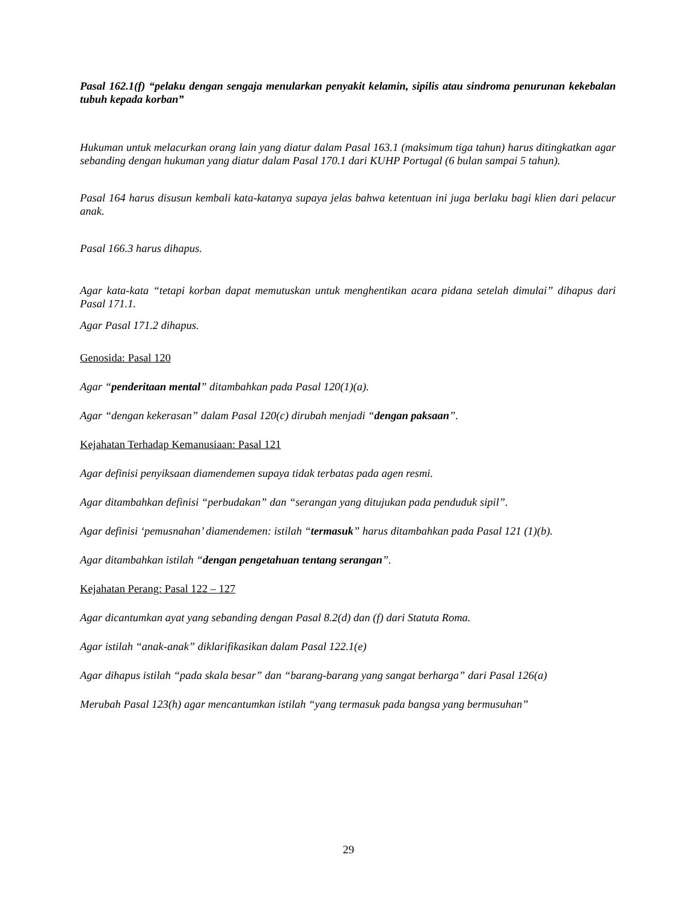Pasal 162.1(f) “pelaku dengan sengaja menularkan penyakit kelamin, sipilis atau sindroma penurunan kekebalan tubuh kepada korban”
Hukuman untuk melacurkan orang lain yang diatur dalam Pasal 163.1 (maksimum tiga tahun) harus ditingkatkan agar sebanding dengan hukuman yang diatur dalam Pasal 170.1 dari KUHP Portugal (6 bulan sampai 5 tahun).
Pasal 164 harus disusun kembali kata-katanya supaya jelas bahwa ketentuan ini juga berlaku bagi klien dari pelacur anak.
Pasal 166.3 harus dihapus.
Agar kata-kata “tetapi korban dapat memutuskan untuk menghentikan acara pidana setelah dimulai” dihapus dari Pasal 171.1.
Agar Pasal 171.2 dihapus.
Genosida: Pasal 120
Agar “penderitaan mental” ditambahkan pada Pasal 120(1)(a).
Agar “dengan kekerasan” dalam Pasal 120(c) dirubah menjadi “dengan paksaan”.
Kejahatan Terhadap Kemanusiaan: Pasal 121
Agar definisi penyiksaan diamendemen supaya tidak terbatas pada agen resmi.
Agar ditambahkan definisi “perbudakan” dan “serangan yang ditujukan pada penduduk sipil”.
Agar definisi ‘pemusnahan’ diamendemen: istilah “termasuk” harus ditambahkan pada Pasal 121 (1)(b).
Agar ditambahkan istilah “dengan pengetahuan tentang serangan”.
Kejahatan Perang: Pasal 122 – 127
Agar dicantumkan ayat yang sebanding dengan Pasal 8.2(d) dan (f) dari Statuta Roma.
Agar istilah “anak-anak” diklarifikasikan dalam Pasal 122.1(e)
Agar dihapus istilah “pada skala besar” dan “barang-barang yang sangat berharga” dari Pasal 126(a)
Merubah Pasal 123(h) agar mencantumkan istilah “yang termasuk pada bangsa yang bermusuhan”
29